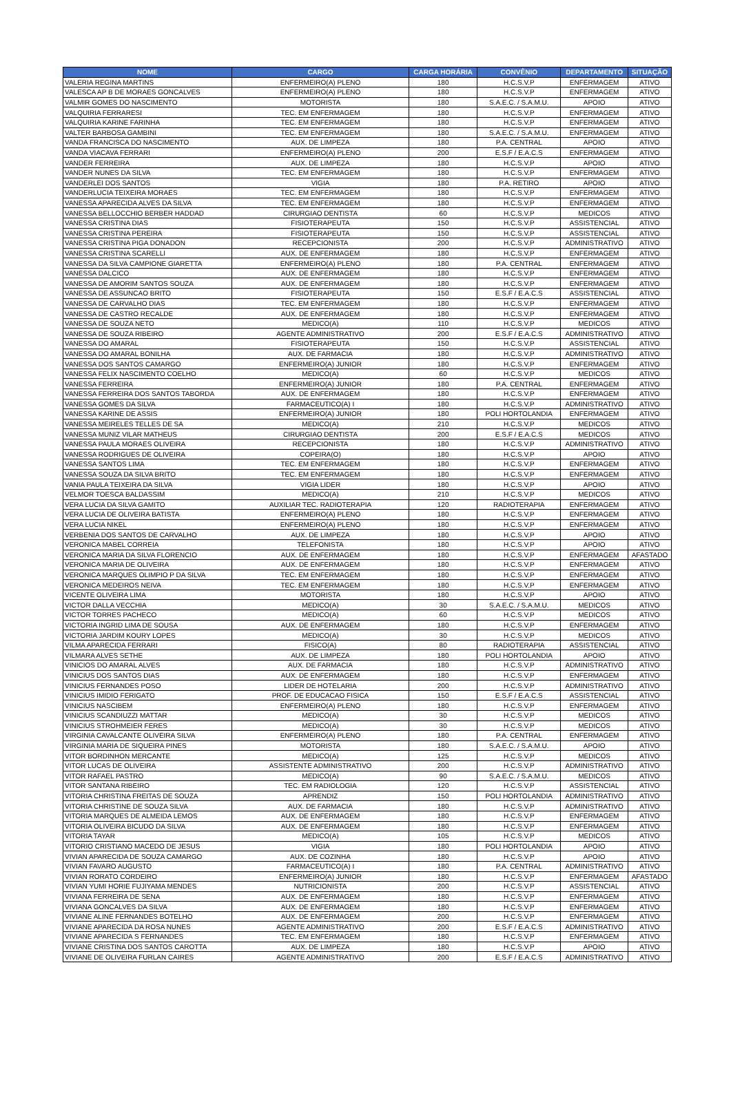| NOME | CARGO | CARGA HORÁRIA | CONVÊNIO | DEPARTAMENTO | SITUAÇÃO |
| --- | --- | --- | --- | --- | --- |
| VALERIA REGINA MARTINS | ENFERMEIRO(A) PLENO | 180 | H.C.S.V.P | ENFERMAGEM | ATIVO |
| VALESCA AP B DE MORAES GONCALVES | ENFERMEIRO(A) PLENO | 180 | H.C.S.V.P | ENFERMAGEM | ATIVO |
| VALMIR GOMES DO NASCIMENTO | MOTORISTA | 180 | S.A.E.C. / S.A.M.U. | APOIO | ATIVO |
| VALQUIRIA FERRARESI | TEC. EM ENFERMAGEM | 180 | H.C.S.V.P | ENFERMAGEM | ATIVO |
| VALQUIRIA KARINE FARINHA | TEC. EM ENFERMAGEM | 180 | H.C.S.V.P | ENFERMAGEM | ATIVO |
| VALTER BARBOSA GAMBINI | TEC. EM ENFERMAGEM | 180 | S.A.E.C. / S.A.M.U. | ENFERMAGEM | ATIVO |
| VANDA FRANCISCA DO NASCIMENTO | AUX. DE LIMPEZA | 180 | P.A. CENTRAL | APOIO | ATIVO |
| VANDA VIACAVA FERRARI | ENFERMEIRO(A) PLENO | 200 | E.S.F / E.A.C.S | ENFERMAGEM | ATIVO |
| VANDER FERREIRA | AUX. DE LIMPEZA | 180 | H.C.S.V.P | APOIO | ATIVO |
| VANDER NUNES DA SILVA | TEC. EM ENFERMAGEM | 180 | H.C.S.V.P | ENFERMAGEM | ATIVO |
| VANDERLEI DOS SANTOS | VIGIA | 180 | P.A. RETIRO | APOIO | ATIVO |
| VANDERLUCIA TEIXEIRA MORAES | TEC. EM ENFERMAGEM | 180 | H.C.S.V.P | ENFERMAGEM | ATIVO |
| VANESSA APARECIDA ALVES DA SILVA | TEC. EM ENFERMAGEM | 180 | H.C.S.V.P | ENFERMAGEM | ATIVO |
| VANESSA BELLOCCHIO BERBER HADDAD | CIRURGIAO DENTISTA | 60 | H.C.S.V.P | MEDICOS | ATIVO |
| VANESSA CRISTINA DIAS | FISIOTERAPEUTA | 150 | H.C.S.V.P | ASSISTENCIAL | ATIVO |
| VANESSA CRISTINA PEREIRA | FISIOTERAPEUTA | 150 | H.C.S.V.P | ASSISTENCIAL | ATIVO |
| VANESSA CRISTINA PIGA DONADON | RECEPCIONISTA | 200 | H.C.S.V.P | ADMINISTRATIVO | ATIVO |
| VANESSA CRISTINA SCARELLI | AUX. DE ENFERMAGEM | 180 | H.C.S.V.P | ENFERMAGEM | ATIVO |
| VANESSA DA SILVA CAMPIONE GIARETTA | ENFERMEIRO(A) PLENO | 180 | P.A. CENTRAL | ENFERMAGEM | ATIVO |
| VANESSA DALCICO | AUX. DE ENFERMAGEM | 180 | H.C.S.V.P | ENFERMAGEM | ATIVO |
| VANESSA DE AMORIM SANTOS SOUZA | AUX. DE ENFERMAGEM | 180 | H.C.S.V.P | ENFERMAGEM | ATIVO |
| VANESSA DE ASSUNCAO BRITO | FISIOTERAPEUTA | 150 | E.S.F / E.A.C.S | ASSISTENCIAL | ATIVO |
| VANESSA DE CARVALHO DIAS | TEC. EM ENFERMAGEM | 180 | H.C.S.V.P | ENFERMAGEM | ATIVO |
| VANESSA DE CASTRO RECALDE | AUX. DE ENFERMAGEM | 180 | H.C.S.V.P | ENFERMAGEM | ATIVO |
| VANESSA DE SOUZA NETO | MEDICO(A) | 110 | H.C.S.V.P | MEDICOS | ATIVO |
| VANESSA DE SOUZA RIBEIRO | AGENTE ADMINISTRATIVO | 200 | E.S.F / E.A.C.S | ADMINISTRATIVO | ATIVO |
| VANESSA DO AMARAL | FISIOTERAPEUTA | 150 | H.C.S.V.P | ASSISTENCIAL | ATIVO |
| VANESSA DO AMARAL BONILHA | AUX. DE FARMACIA | 180 | H.C.S.V.P | ADMINISTRATIVO | ATIVO |
| VANESSA DOS SANTOS CAMARGO | ENFERMEIRO(A) JUNIOR | 180 | H.C.S.V.P | ENFERMAGEM | ATIVO |
| VANESSA FELIX NASCIMENTO COELHO | MEDICO(A) | 60 | H.C.S.V.P | MEDICOS | ATIVO |
| VANESSA FERREIRA | ENFERMEIRO(A) JUNIOR | 180 | P.A. CENTRAL | ENFERMAGEM | ATIVO |
| VANESSA FERREIRA DOS SANTOS TABORDA | AUX. DE ENFERMAGEM | 180 | H.C.S.V.P | ENFERMAGEM | ATIVO |
| VANESSA GOMES DA SILVA | FARMACEUTICO(A) I | 180 | H.C.S.V.P | ADMINISTRATIVO | ATIVO |
| VANESSA KARINE DE ASSIS | ENFERMEIRO(A) JUNIOR | 180 | POLI HORTOLANDIA | ENFERMAGEM | ATIVO |
| VANESSA MEIRELES TELLES DE SA | MEDICO(A) | 210 | H.C.S.V.P | MEDICOS | ATIVO |
| VANESSA MUNIZ VILAR MATHEUS | CIRURGIAO DENTISTA | 200 | E.S.F / E.A.C.S | MEDICOS | ATIVO |
| VANESSA PAULA MORAES OLIVEIRA | RECEPCIONISTA | 180 | H.C.S.V.P | ADMINISTRATIVO | ATIVO |
| VANESSA RODRIGUES DE OLIVEIRA | COPEIRA(O) | 180 | H.C.S.V.P | APOIO | ATIVO |
| VANESSA SANTOS LIMA | TEC. EM ENFERMAGEM | 180 | H.C.S.V.P | ENFERMAGEM | ATIVO |
| VANESSA SOUZA DA SILVA BRITO | TEC. EM ENFERMAGEM | 180 | H.C.S.V.P | ENFERMAGEM | ATIVO |
| VANIA PAULA TEIXEIRA DA SILVA | VIGIA LIDER | 180 | H.C.S.V.P | APOIO | ATIVO |
| VELMOR TOESCA BALDASSIM | MEDICO(A) | 210 | H.C.S.V.P | MEDICOS | ATIVO |
| VERA LUCIA DA SILVA GAMITO | AUXILIAR TEC. RADIOTERAPIA | 120 | RADIOTERAPIA | ENFERMAGEM | ATIVO |
| VERA LUCIA DE OLIVEIRA BATISTA | ENFERMEIRO(A) PLENO | 180 | H.C.S.V.P | ENFERMAGEM | ATIVO |
| VERA LUCIA NIKEL | ENFERMEIRO(A) PLENO | 180 | H.C.S.V.P | ENFERMAGEM | ATIVO |
| VERBENIA DOS SANTOS DE CARVALHO | AUX. DE LIMPEZA | 180 | H.C.S.V.P | APOIO | ATIVO |
| VERONICA MABEL CORREIA | TELEFONISTA | 180 | H.C.S.V.P | APOIO | ATIVO |
| VERONICA MARIA DA SILVA FLORENCIO | AUX. DE ENFERMAGEM | 180 | H.C.S.V.P | ENFERMAGEM | AFASTADO |
| VERONICA MARIA DE OLIVEIRA | AUX. DE ENFERMAGEM | 180 | H.C.S.V.P | ENFERMAGEM | ATIVO |
| VERONICA MARQUES OLIMPIO P DA SILVA | TEC. EM ENFERMAGEM | 180 | H.C.S.V.P | ENFERMAGEM | ATIVO |
| VERONICA MEDEIROS NEIVA | TEC. EM ENFERMAGEM | 180 | H.C.S.V.P | ENFERMAGEM | ATIVO |
| VICENTE OLIVEIRA LIMA | MOTORISTA | 180 | H.C.S.V.P | APOIO | ATIVO |
| VICTOR DALLA VECCHIA | MEDICO(A) | 30 | S.A.E.C. / S.A.M.U. | MEDICOS | ATIVO |
| VICTOR TORRES PACHECO | MEDICO(A) | 60 | H.C.S.V.P | MEDICOS | ATIVO |
| VICTORIA INGRID LIMA DE SOUSA | AUX. DE ENFERMAGEM | 180 | H.C.S.V.P | ENFERMAGEM | ATIVO |
| VICTORIA JARDIM KOURY LOPES | MEDICO(A) | 30 | H.C.S.V.P | MEDICOS | ATIVO |
| VILMA APARECIDA FERRARI | FISICO(A) | 80 | RADIOTERAPIA | ASSISTENCIAL | ATIVO |
| VILMARA ALVES SETHE | AUX. DE LIMPEZA | 180 | POLI HORTOLANDIA | APOIO | ATIVO |
| VINICIOS DO AMARAL ALVES | AUX. DE FARMACIA | 180 | H.C.S.V.P | ADMINISTRATIVO | ATIVO |
| VINICIUS DOS SANTOS DIAS | AUX. DE ENFERMAGEM | 180 | H.C.S.V.P | ENFERMAGEM | ATIVO |
| VINICIUS FERNANDES POSO | LIDER DE HOTELARIA | 200 | H.C.S.V.P | ADMINISTRATIVO | ATIVO |
| VINICIUS IMIDIO FERIGATO | PROF. DE EDUCACAO FISICA | 150 | E.S.F / E.A.C.S | ASSISTENCIAL | ATIVO |
| VINICIUS NASCIBEM | ENFERMEIRO(A) PLENO | 180 | H.C.S.V.P | ENFERMAGEM | ATIVO |
| VINICIUS SCANDIUZZI MATTAR | MEDICO(A) | 30 | H.C.S.V.P | MEDICOS | ATIVO |
| VINICIUS STROHMEIER FERES | MEDICO(A) | 30 | H.C.S.V.P | MEDICOS | ATIVO |
| VIRGINIA CAVALCANTE OLIVEIRA SILVA | ENFERMEIRO(A) PLENO | 180 | P.A. CENTRAL | ENFERMAGEM | ATIVO |
| VIRGINIA MARIA DE SIQUEIRA PINES | MOTORISTA | 180 | S.A.E.C. / S.A.M.U. | APOIO | ATIVO |
| VITOR BORDINHON MERCANTE | MEDICO(A) | 125 | H.C.S.V.P | MEDICOS | ATIVO |
| VITOR LUCAS DE OLIVEIRA | ASSISTENTE ADMINISTRATIVO | 200 | H.C.S.V.P | ADMINISTRATIVO | ATIVO |
| VITOR RAFAEL PASTRO | MEDICO(A) | 90 | S.A.E.C. / S.A.M.U. | MEDICOS | ATIVO |
| VITOR SANTANA RIBEIRO | TEC. EM RADIOLOGIA | 120 | H.C.S.V.P | ASSISTENCIAL | ATIVO |
| VITORIA CHRISTINA FREITAS DE SOUZA | APRENDIZ | 150 | POLI HORTOLANDIA | ADMINISTRATIVO | ATIVO |
| VITORIA CHRISTINE DE SOUZA SILVA | AUX. DE FARMACIA | 180 | H.C.S.V.P | ADMINISTRATIVO | ATIVO |
| VITORIA MARQUES DE ALMEIDA LEMOS | AUX. DE ENFERMAGEM | 180 | H.C.S.V.P | ENFERMAGEM | ATIVO |
| VITORIA OLIVEIRA BICUDO DA SILVA | AUX. DE ENFERMAGEM | 180 | H.C.S.V.P | ENFERMAGEM | ATIVO |
| VITORIA TAYAR | MEDICO(A) | 105 | H.C.S.V.P | MEDICOS | ATIVO |
| VITORIO CRISTIANO MACEDO DE JESUS | VIGIA | 180 | POLI HORTOLANDIA | APOIO | ATIVO |
| VIVIAN APARECIDA DE SOUZA CAMARGO | AUX. DE COZINHA | 180 | H.C.S.V.P | APOIO | ATIVO |
| VIVIAN FAVARO AUGUSTO | FARMACEUTICO(A) I | 180 | P.A. CENTRAL | ADMINISTRATIVO | ATIVO |
| VIVIAN RORATO CORDEIRO | ENFERMEIRO(A) JUNIOR | 180 | H.C.S.V.P | ENFERMAGEM | AFASTADO |
| VIVIAN YUMI HORIE FUJIYAMA MENDES | NUTRICIONISTA | 200 | H.C.S.V.P | ASSISTENCIAL | ATIVO |
| VIVIANA FERREIRA DE SENA | AUX. DE ENFERMAGEM | 180 | H.C.S.V.P | ENFERMAGEM | ATIVO |
| VIVIANA GONCALVES DA SILVA | AUX. DE ENFERMAGEM | 180 | H.C.S.V.P | ENFERMAGEM | ATIVO |
| VIVIANE ALINE FERNANDES BOTELHO | AUX. DE ENFERMAGEM | 200 | H.C.S.V.P | ENFERMAGEM | ATIVO |
| VIVIANE APARECIDA DA ROSA NUNES | AGENTE ADMINISTRATIVO | 200 | E.S.F / E.A.C.S | ADMINISTRATIVO | ATIVO |
| VIVIANE APARECIDA S FERNANDES | TEC. EM ENFERMAGEM | 180 | H.C.S.V.P | ENFERMAGEM | ATIVO |
| VIVIANE CRISTINA DOS SANTOS CAROTTA | AUX. DE LIMPEZA | 180 | H.C.S.V.P | APOIO | ATIVO |
| VIVIANE DE OLIVEIRA FURLAN CAIRES | AGENTE ADMINISTRATIVO | 200 | E.S.F / E.A.C.S | ADMINISTRATIVO | ATIVO |